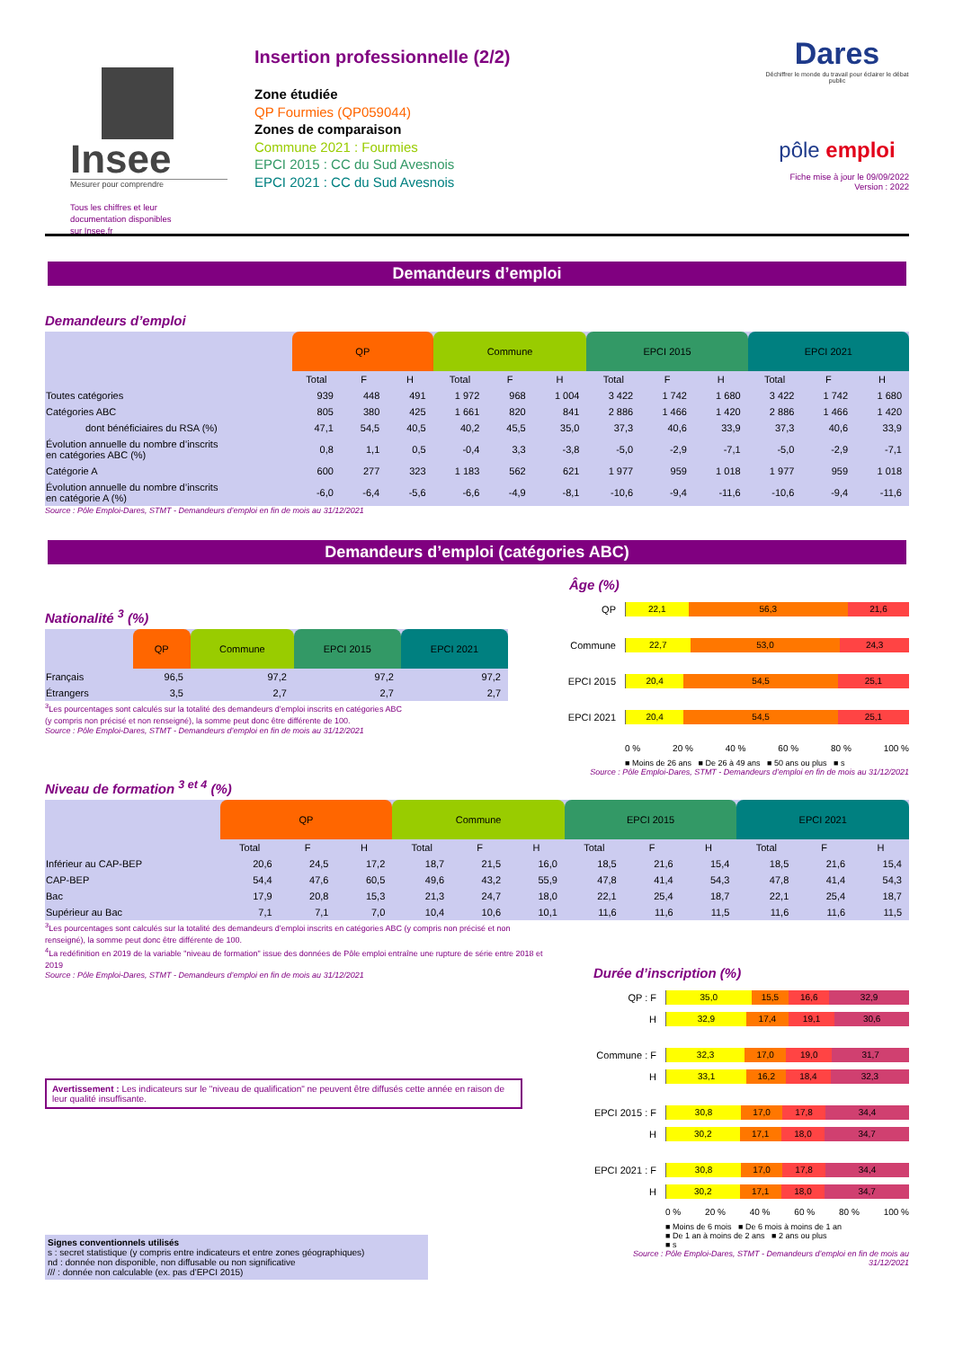Insee
Mesurer pour comprendre
Tous les chiffres et leur
documentation disponibles
sur Insee.fr
Insertion professionnelle (2/2)
Zone étudiée
QP Fourmies (QP059044)
Zones de comparaison
Commune 2021 : Fourmies
EPCI 2015 : CC du Sud Avesnois
EPCI 2021 : CC du Sud Avesnois
Dares
Déchiffrer le monde du travail pour éclairer le débat public
pôle emploi
Fiche mise à jour le 09/09/2022
Version : 2022
Demandeurs d’emploi
Demandeurs d’emploi
| | QP | | | Commune | | | EPCI 2015 | | | EPCI 2021 | | |
| --- | --- | --- | --- | --- | --- | --- | --- | --- | --- | --- | --- | --- |
| | Total | F | H | Total | F | H | Total | F | H | Total | F | H |
| Toutes catégories | 939 | 448 | 491 | 1 972 | 968 | 1 004 | 3 422 | 1 742 | 1 680 | 3 422 | 1 742 | 1 680 |
| Catégories ABC | 805 | 380 | 425 | 1 661 | 820 | 841 | 2 886 | 1 466 | 1 420 | 2 886 | 1 466 | 1 420 |
| dont bénéficiaires du RSA (%) | 47,1 | 54,5 | 40,5 | 40,2 | 45,5 | 35,0 | 37,3 | 40,6 | 33,9 | 37,3 | 40,6 | 33,9 |
| Évolution annuelle du nombre d’inscrits en catégories ABC (%) | 0,8 | 1,1 | 0,5 | -0,4 | 3,3 | -3,8 | -5,0 | -2,9 | -7,1 | -5,0 | -2,9 | -7,1 |
| Catégorie A | 600 | 277 | 323 | 1 183 | 562 | 621 | 1 977 | 959 | 1 018 | 1 977 | 959 | 1 018 |
| Évolution annuelle du nombre d’inscrits en catégorie A (%) | -6,0 | -6,4 | -5,6 | -6,6 | -4,9 | -8,1 | -10,6 | -9,4 | -11,6 | -10,6 | -9,4 | -11,6 |
Source : Pôle Emploi-Dares, STMT - Demandeurs d’emploi en fin de mois au 31/12/2021
Demandeurs d’emploi (catégories ABC)
Nationalité <sup>3</sup> (%)
| | QP | Commune | EPCI 2015 | EPCI 2021 |
| --- | --- | --- | --- | --- |
| Français | 96,5 | 97,2 | 97,2 | 97,2 |
| Étrangers | 3,5 | 2,7 | 2,7 | 2,7 |
<sup>3</sup> Les pourcentages sont calculés sur la totalité des demandeurs d’emploi inscrits en catégories ABC
(y compris non précisé et non renseigné), la somme peut donc être différente de 100.
Source : Pôle Emploi-Dares, STMT - Demandeurs d’emploi en fin de mois au 31/12/2021
Âge (%)
QP
22,1 56,3 21,6
Commune
22,7 53,0 24,3
EPCI 2015
20,4 54,5 25,1
EPCI 2021
20,4 54,5 25,1
0 % 20 % 40 % 60 % 80 % 100 %
■ Moins de 26 ans ■ De 26 à 49 ans ■ 50 ans ou plus ■ s
Source : Pôle Emploi-Dares, STMT - Demandeurs d’emploi en fin de mois au 31/12/2021
Niveau de formation <sup>3 et 4</sup> (%)
| | QP | | | Commune | | | EPCI 2015 | | | EPCI 2021 | | |
| --- | --- | --- | --- | --- | --- | --- | --- | --- | --- | --- | --- | --- |
| | Total | F | H | Total | F | H | Total | F | H | Total | F | H |
| Inférieur au CAP-BEP | 20,6 | 24,5 | 17,2 | 18,7 | 21,5 | 16,0 | 18,5 | 21,6 | 15,4 | 18,5 | 21,6 | 15,4 |
| CAP-BEP | 54,4 | 47,6 | 60,5 | 49,6 | 43,2 | 55,9 | 47,8 | 41,4 | 54,3 | 47,8 | 41,4 | 54,3 |
| Bac | 17,9 | 20,8 | 15,3 | 21,3 | 24,7 | 18,0 | 22,1 | 25,4 | 18,7 | 22,1 | 25,4 | 18,7 |
| Supérieur au Bac | 7,1 | 7,1 | 7,0 | 10,4 | 10,6 | 10,1 | 11,6 | 11,6 | 11,5 | 11,6 | 11,6 | 11,5 |
<sup>3</sup> Les pourcentages sont calculés sur la totalité des demandeurs d’emploi inscrits en catégories ABC (y compris non précisé et non renseigné), la somme peut donc être différente de 100.
<sup>4</sup> La redéfinition en 2019 de la variable "niveau de formation" issue des données de Pôle emploi entraîne une rupture de série entre 2018 et 2019
Source : Pôle Emploi-Dares, STMT - Demandeurs d’emploi en fin de mois au 31/12/2021
Avertissement : Les indicateurs sur le "niveau de qualification" ne peuvent être diffusés cette année en raison de leur qualité insuffisante.
Signes conventionnels utilisés
s : secret statistique (y compris entre indicateurs et entre zones géographiques)
nd : donnée non disponible, non diffusable ou non significative
/// : donnée non calculable (ex. pas d’EPCI 2015)
Durée d’inscription (%)
QP : F
35,0 15,5 16,6 32,9
H
32,9 17,4 19,1 30,6
Commune : F
32,3 17,0 19,0 31,7
H
33,1 16,2 18,4 32,3
EPCI 2015 : F
30,8 17,0 17,8 34,4
H
30,2 17,1 18,0 34,7
EPCI 2021 : F
30,8 17,0 17,8 34,4
H
30,2 17,1 18,0 34,7
0 % 20 % 40 % 60 % 80 % 100 %
■ Moins de 6 mois ■ De 6 mois à moins de 1 an
■ De 1 an à moins de 2 ans ■ 2 ans ou plus
■ s
Source : Pôle Emploi-Dares, STMT - Demandeurs d’emploi en fin de mois au 31/12/2021